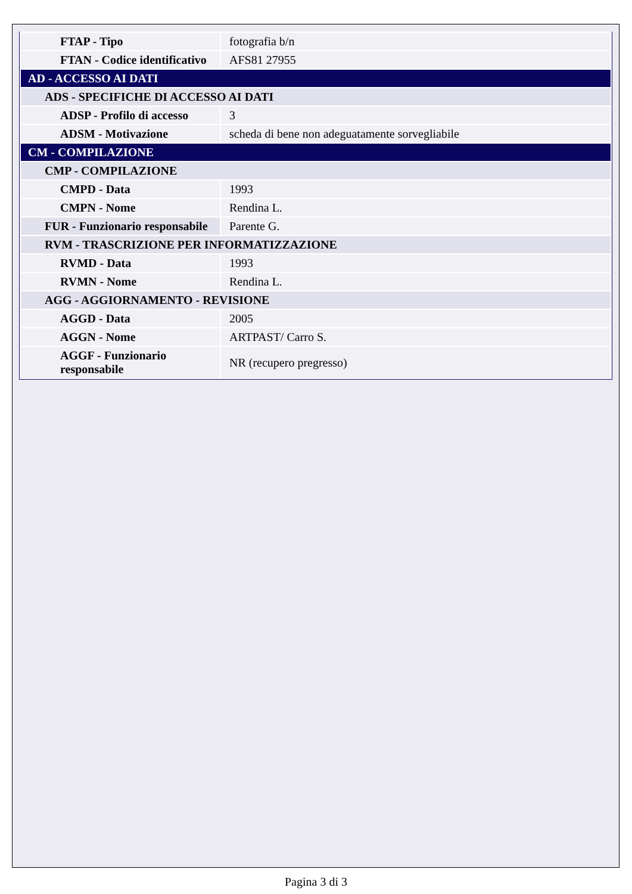| FTAP - Tipo | fotografia b/n |
| FTAN - Codice identificativo | AFS81 27955 |
| AD - ACCESSO AI DATI | |
| ADS - SPECIFICHE DI ACCESSO AI DATI | |
| ADSP - Profilo di accesso | 3 |
| ADSM - Motivazione | scheda di bene non adeguatamente sorvegliabile |
| CM - COMPILAZIONE | |
| CMP - COMPILAZIONE | |
| CMPD - Data | 1993 |
| CMPN - Nome | Rendina L. |
| FUR - Funzionario responsabile | Parente G. |
| RVM - TRASCRIZIONE PER INFORMATIZZAZIONE | |
| RVMD - Data | 1993 |
| RVMN - Nome | Rendina L. |
| AGG - AGGIORNAMENTO - REVISIONE | |
| AGGD - Data | 2005 |
| AGGN - Nome | ARTPAST/ Carro S. |
| AGGF - Funzionario responsabile | NR (recupero pregresso) |
Pagina 3 di 3